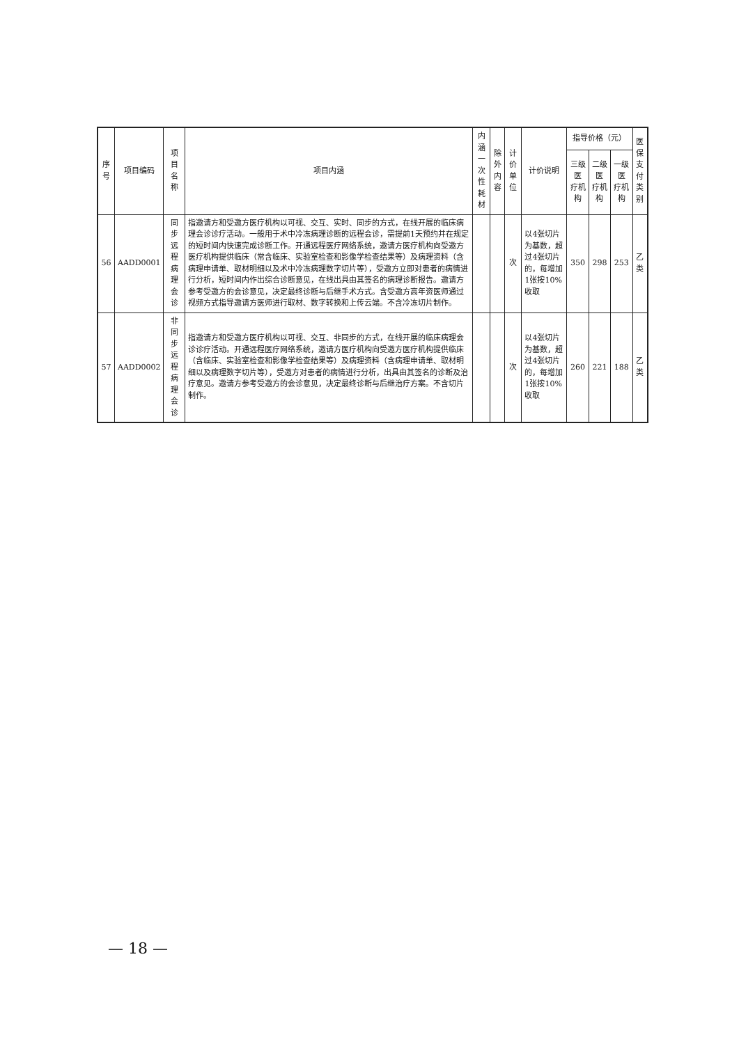| 序号 | 项目编码 | 项目名称 | 项目内涵 | 内涵 一次性耗材 | 除外 内容 | 计价单位 | 计价说明 | 指导价格（元） | | | 医保 支付 类别 |
| --- | --- | --- | --- | --- | --- | --- | --- | --- | --- | --- | --- |
| | | | | | | | | 三级医 疗机构 | 二级医 疗机构 | 一级医 疗机构 | |
| 56 | AADD0001 | 同步远程病理会诊 | 指邀请方和受邀方医疗机构以可视、交互、实时、同步的方式，在线开展的临床病理会诊诊疗活动。一般用于术中冷冻病理诊断的远程会诊，需提前1天预约并在规定的短时间内快速完成诊断工作。开通远程医疗网络系统，邀请方医疗机构向受邀方医疗机构提供临床（常含临床、实验室检查和影像学检查结果等）及病理资料（含病理申请单、取材明细以及术中冷冻病理数字切片等），受邀方立即对患者的病情进行分析，短时间内作出综合诊断意见，在线出具由其签名的病理诊断报告。邀请方参考受邀方的会诊意见，决定最终诊断与后继手术方式。含受邀方高年资医师通过视频方式指导邀请方医师进行取材、数字转换和上传云端。不含冷冻切片制作。 | | | 次 | 以4张切片为基数，超过4张切片的，每增加1张按10%收取 | 350 | 298 | 253 | 乙类 |
| 57 | AADD0002 | 非同步远程病理会诊 | 指邀请方和受邀方医疗机构以可视、交互、非同步的方式，在线开展的临床病理会诊诊疗活动。开通远程医疗网络系统，邀请方医疗机构向受邀方医疗机构提供临床（含临床、实验室检查和影像学检查结果等）及病理资料（含病理申请单、取材明细以及病理数字切片等），受邀方对患者的病情进行分析，出具由其签名的诊断及治疗意见。邀请方参考受邀方的会诊意见，决定最终诊断与后继治疗方案。不含切片制作。 | | | 次 | 以4张切片为基数，超过4张切片的，每增加1张按10%收取 | 260 | 221 | 188 | 乙类 |
— 18 —